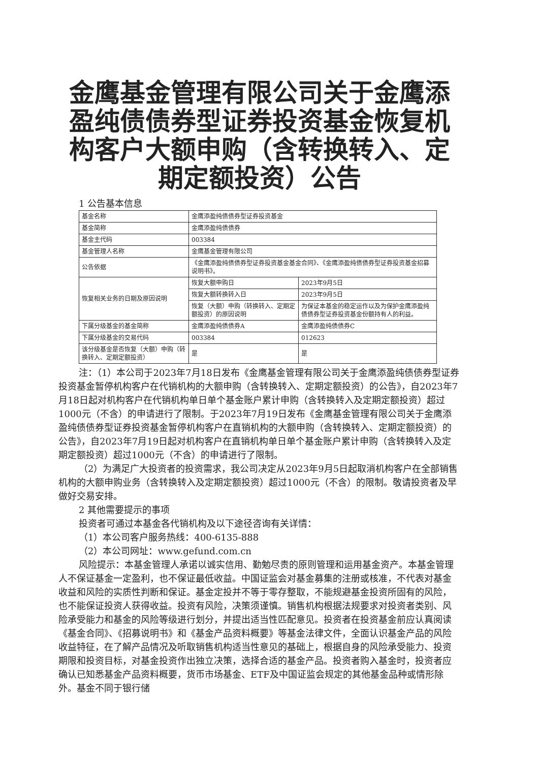金鹰基金管理有限公司关于金鹰添盈纯债债券型证券投资基金恢复机构客户大额申购（含转换转入、定期定额投资）公告
1 公告基本信息
| 基金名称 | 金鹰添盈纯债债券型证券投资基金 | |
| 基金简称 | 金鹰添盈纯债债券 | |
| 基金主代码 | 003384 | |
| 基金管理人名称 | 金鹰基金管理有限公司 | |
| 公告依据 | 《金鹰添盈纯债债券型证券投资基金基金合同》、《金鹰添盈纯债债券型证券投资基金招募说明书》。 | |
| 恢复相关业务的日期及原因说明 | 恢复大额申购日 | 2023年9月5日 |
| | 恢复大额转换转入日 | 2023年9月5日 |
| | 恢复（大额）申购（转换转入、定期定额投资）的原因说明 | 为保证本基金的稳定运作以及为保护金鹰添盈纯债债券型证券投资基金份额持有人的利益。 |
| 下属分级基金的基金简称 | 金鹰添盈纯债债券A | 金鹰添盈纯债债券C |
| 下属分级基金的交易代码 | 003384 | 012623 |
| 该分级基金是否恢复（大额）申购（转换转入、定期定额投资） | 是 | 是 |
注：（1）本公司于2023年7月18日发布《金鹰基金管理有限公司关于金鹰添盈纯债债券型证券投资基金暂停机构客户在代销机构的大额申购（含转换转入、定期定额投资）的公告》，自2023年7月18日起对机构客户在代销机构单日单个基金账户累计申购（含转换转入及定期定额投资）超过1000元（不含）的申请进行了限制。于2023年7月19日发布《金鹰基金管理有限公司关于金鹰添盈纯债债券型证券投资基金暂停机构客户在直销机构的大额申购（含转换转入、定期定额投资）的公告》，自2023年7月19日起对机构客户在直销机构单日单个基金账户累计申购（含转换转入及定期定额投资）超过1000元（不含）的申请进行了限制。
（2）为满足广大投资者的投资需求，我公司决定从2023年9月5日起取消机构客户在全部销售机构的大额申购业务（含转换转入及定期定额投资）超过1000元（不含）的限制。敬请投资者及早做好交易安排。
2 其他需要提示的事项
投资者可通过本基金各代销机构及以下途径咨询有关详情：
（1）本公司客户服务热线：400-6135-888
（2）本公司网址：www.gefund.com.cn
风险提示：本基金管理人承诺以诚实信用、勤勉尽责的原则管理和运用基金资产。本基金管理人不保证基金一定盈利，也不保证最低收益。中国证监会对基金募集的注册或核准，不代表对基金收益和风险的实质性判断和保证。基金定投并不等于零存整取，不能规避基金投资所固有的风险，也不能保证投资人获得收益。投资有风险，决策须谨慎。销售机构根据法规要求对投资者类别、风险承受能力和基金的风险等级进行划分，并提出适当性匹配意见。投资者在投资基金前应认真阅读《基金合同》、《招募说明书》和《基金产品资料概要》等基金法律文件，全面认识基金产品的风险收益特征，在了解产品情况及听取销售机构适当性意见的基础上，根据自身的风险承受能力、投资期限和投资目标，对基金投资作出独立决策，选择合适的基金产品。投资者购入基金时，投资者应确认已知悉基金产品资料概要，货币市场基金、ETF及中国证监会规定的其他基金品种或情形除外。基金不同于银行储